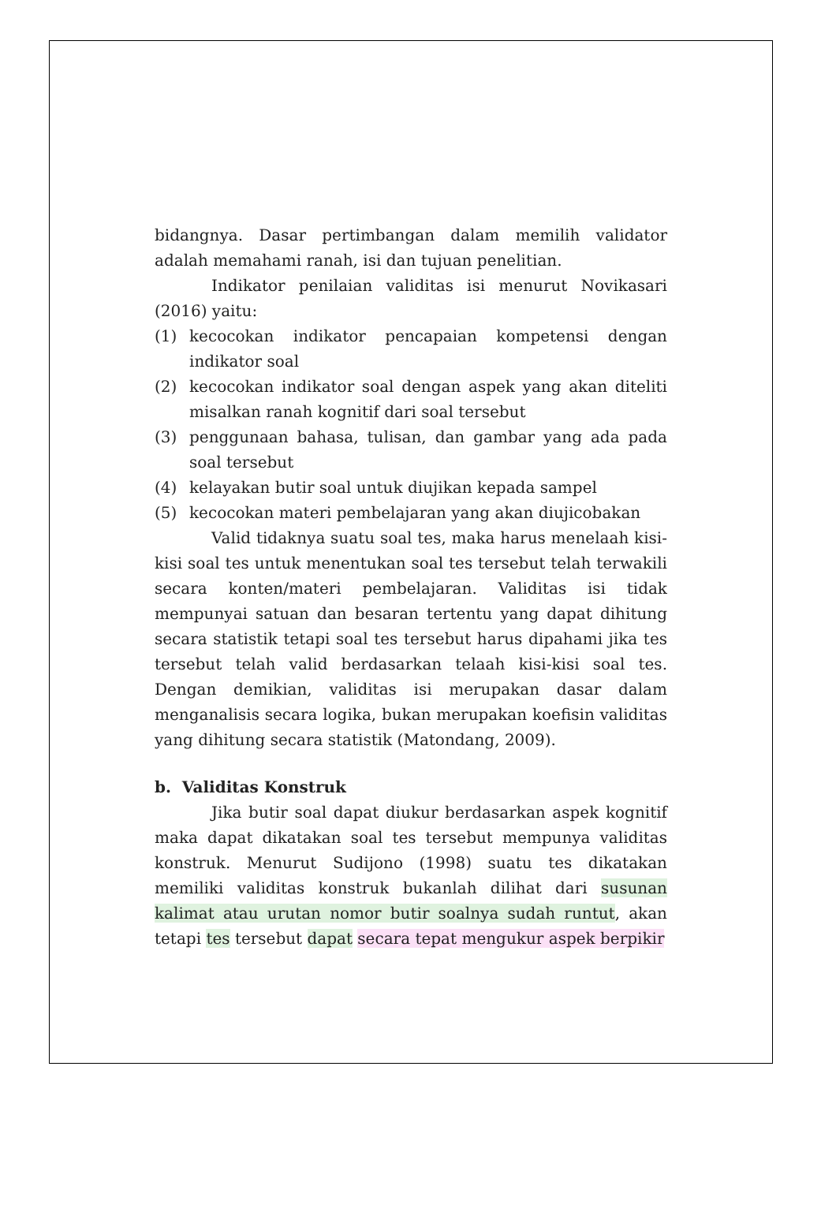bidangnya. Dasar pertimbangan dalam memilih validator adalah memahami ranah, isi dan tujuan penelitian.
Indikator penilaian validitas isi menurut Novikasari (2016) yaitu:
(1) kecocokan indikator pencapaian kompetensi dengan indikator soal
(2) kecocokan indikator soal dengan aspek yang akan diteliti misalkan ranah kognitif dari soal tersebut
(3) penggunaan bahasa, tulisan, dan gambar yang ada pada soal tersebut
(4) kelayakan butir soal untuk diujikan kepada sampel
(5) kecocokan materi pembelajaran yang akan diujicobakan
Valid tidaknya suatu soal tes, maka harus menelaah kisi-kisi soal tes untuk menentukan soal tes tersebut telah terwakili secara konten/materi pembelajaran. Validitas isi tidak mempunyai satuan dan besaran tertentu yang dapat dihitung secara statistik tetapi soal tes tersebut harus dipahami jika tes tersebut telah valid berdasarkan telaah kisi-kisi soal tes. Dengan demikian, validitas isi merupakan dasar dalam menganalisis secara logika, bukan merupakan koefisin validitas yang dihitung secara statistik (Matondang, 2009).
b. Validitas Konstruk
Jika butir soal dapat diukur berdasarkan aspek kognitif maka dapat dikatakan soal tes tersebut mempunya validitas konstruk. Menurut Sudijono (1998) suatu tes dikatakan memiliki validitas konstruk bukanlah dilihat dari susunan kalimat atau urutan nomor butir soalnya sudah runtut, akan tetapi tes tersebut dapat secara tepat mengukur aspek berpikir